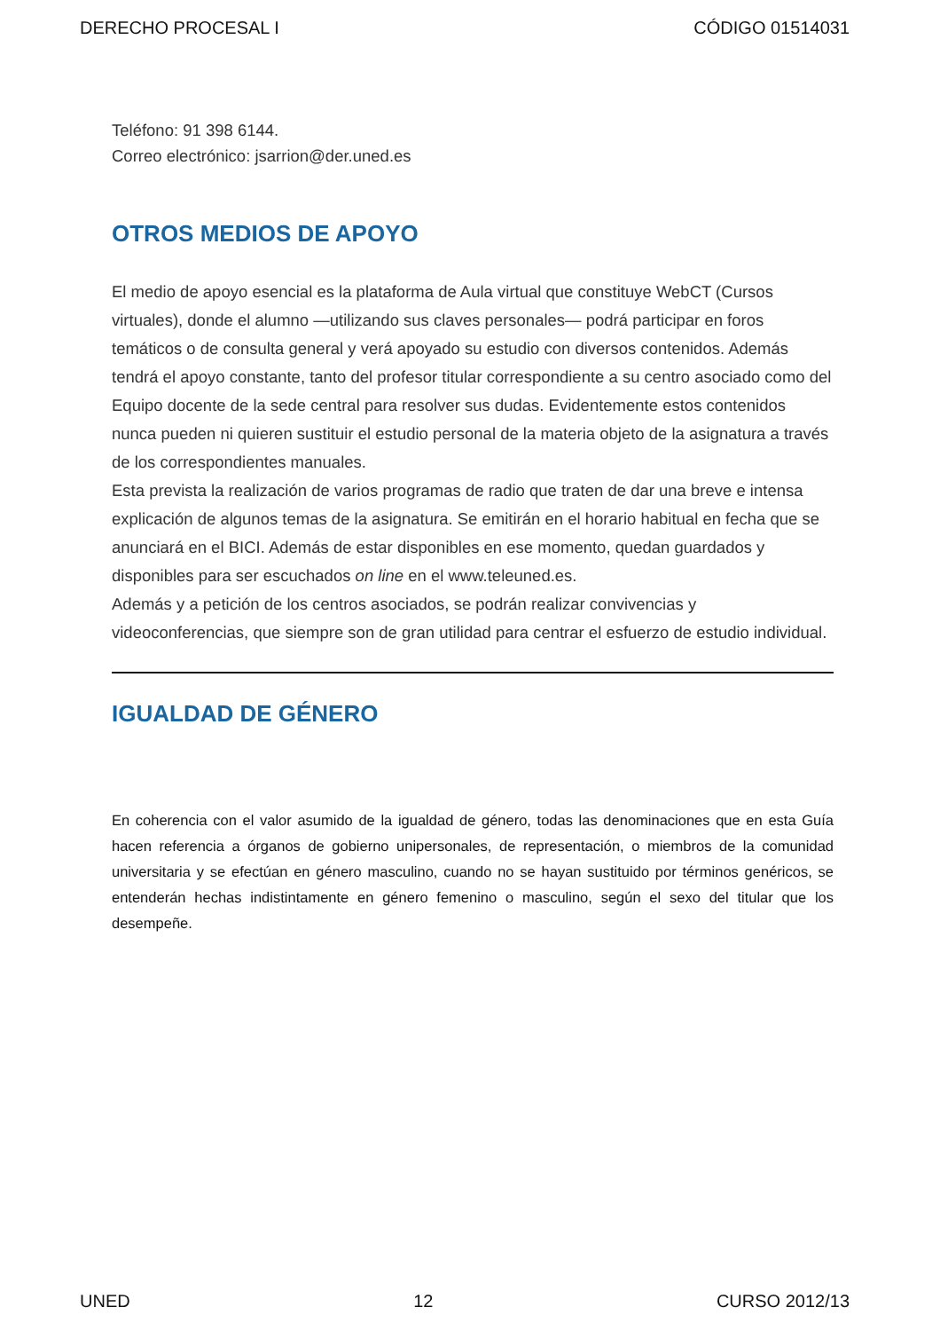DERECHO PROCESAL I CÓDIGO 01514031
Teléfono: 91 398 6144.
Correo electrónico: jsarrion@der.uned.es
OTROS MEDIOS DE APOYO
El medio de apoyo esencial es la plataforma de Aula virtual que constituye WebCT (Cursos virtuales), donde el alumno —utilizando sus claves personales— podrá participar en foros temáticos o de consulta general y verá apoyado su estudio con diversos contenidos. Además tendrá el apoyo constante, tanto del profesor titular correspondiente a su centro asociado como del Equipo docente de la sede central para resolver sus dudas. Evidentemente estos contenidos nunca pueden ni quieren sustituir el estudio personal de la materia objeto de la asignatura a través de los correspondientes manuales.
Esta prevista la realización de varios programas de radio que traten de dar una breve e intensa explicación de algunos temas de la asignatura. Se emitirán en el horario habitual en fecha que se anunciará en el BICI. Además de estar disponibles en ese momento, quedan guardados y disponibles para ser escuchados on line en el www.teleuned.es.
Además y a petición de los centros asociados, se podrán realizar convivencias y videoconferencias, que siempre son de gran utilidad para centrar el esfuerzo de estudio individual.
IGUALDAD DE GÉNERO
En coherencia con el valor asumido de la igualdad de género, todas las denominaciones que en esta Guía hacen referencia a órganos de gobierno unipersonales, de representación, o miembros de la comunidad universitaria y se efectúan en género masculino, cuando no se hayan sustituido por términos genéricos, se entenderán hechas indistintamente en género femenino o masculino, según el sexo del titular que los desempeñe.
UNED 12 CURSO 2012/13